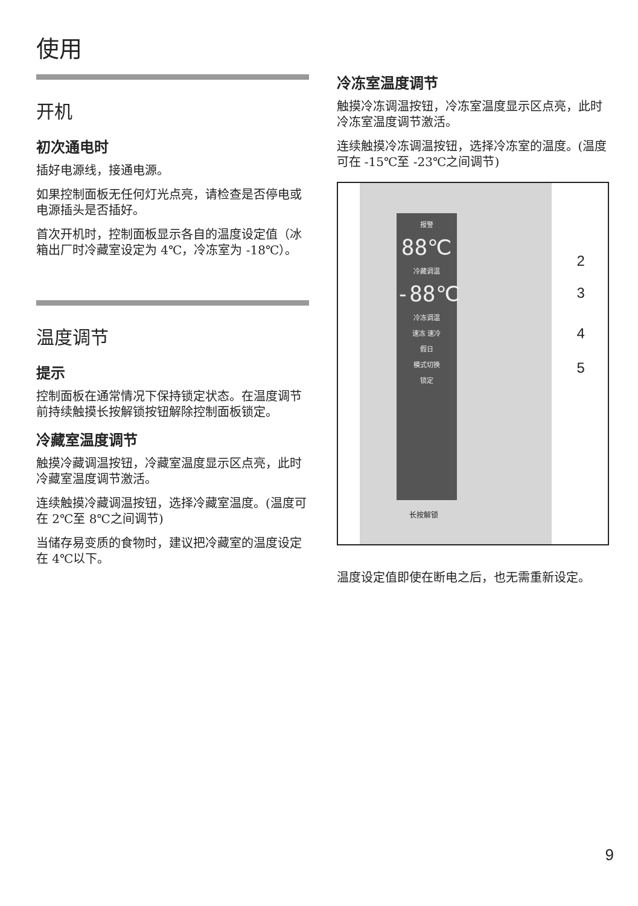使用
开机
初次通电时
插好电源线，接通电源。
如果控制面板无任何灯光点亮，请检查是否停电或电源插头是否插好。
首次开机时，控制面板显示各自的温度设定值（冰箱出厂时冷藏室设定为 4℃，冷冻室为 -18℃）。
温度调节
提示
控制面板在通常情况下保持锁定状态。在温度调节前持续触摸长按解锁按钮解除控制面板锁定。
冷藏室温度调节
触摸冷藏调温按钮，冷藏室温度显示区点亮，此时冷藏室温度调节激活。
连续触摸冷藏调温按钮，选择冷藏室温度。(温度可在 2℃至 8℃之间调节)
当储存易变质的食物时，建议把冷藏室的温度设定在 4℃以下。
冷冻室温度调节
触摸冷冻调温按钮，冷冻室温度显示区点亮，此时冷冻室温度调节激活。
连续触摸冷冻调温按钮，选择冷冻室的温度。(温度可在 -15℃至 -23℃之间调节)
报警
88℃
冷藏调温
-88℃
冷冻调温
速冻 速冷
假日
模式切换
锁定
长按解锁
2
3
4
5
温度设定值即使在断电之后，也无需重新设定。
9